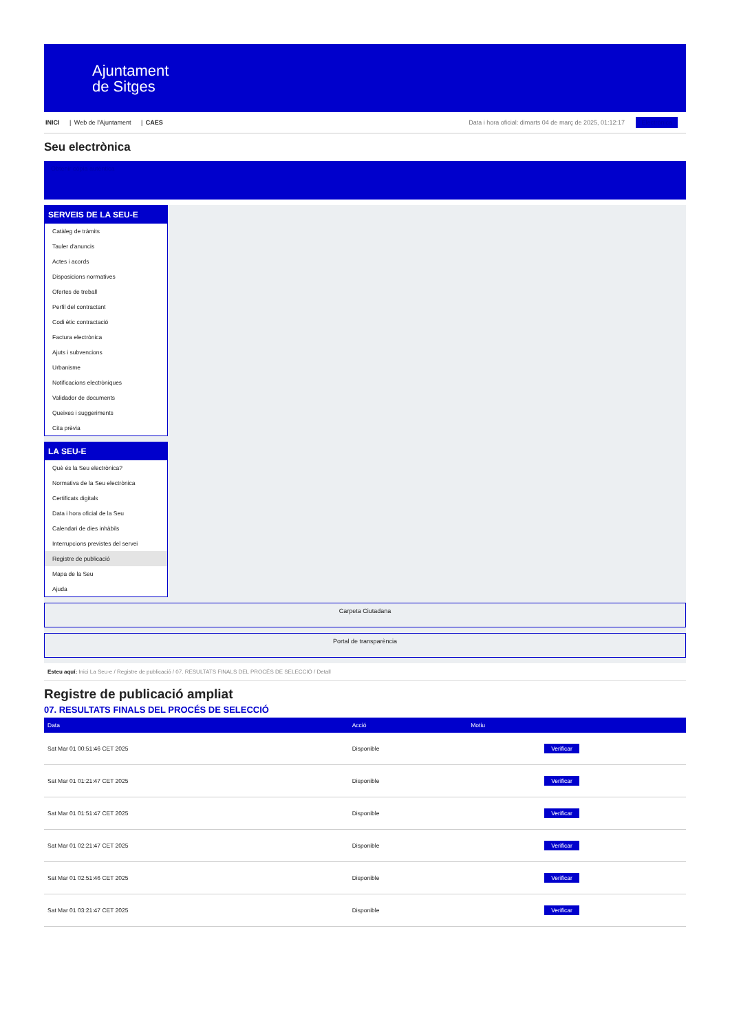Ajuntament
de Sitges
INICI | Web de l'Ajuntament | CAES
Data i hora oficial: dimarts 04 de març de 2025, 01:12:17 Electrònica
Seu electrònica
Obtenir còpia autèntica
SERVEIS DE LA SEU-E
Catàleg de tràmits
Tauler d'anuncis
Actes i acords
Disposicions normatives
Ofertes de treball
Perfil del contractant
Codi ètic contractació
Factura electrònica
Ajuts i subvencions
Urbanisme
Notificacions electròniques
Validador de documents
Queixes i suggeriments
Cita prèvia
LA SEU-E
Què és la Seu electrònica?
Normativa de la Seu electrònica
Certificats digitals
Data i hora oficial de la Seu
Calendari de dies inhàbils
Interrupcions previstes del servei
Registre de publicació
Mapa de la Seu
Ajuda
Carpeta Ciutadana
Portal de transparència
Esteu aquí: Inici La Seu-e / Registre de publicació / 07. RESULTATS FINALS DEL PROCÉS DE SELECCIÓ / Detall
Registre de publicació ampliat
07. RESULTATS FINALS DEL PROCÉS DE SELECCIÓ
| Data | Acció | Motiu | |
| --- | --- | --- | --- |
| Sat Mar 01 00:51:46 CET 2025 | Disponible | | Verificar |
| Sat Mar 01 01:21:47 CET 2025 | Disponible | | Verificar |
| Sat Mar 01 01:51:47 CET 2025 | Disponible | | Verificar |
| Sat Mar 01 02:21:47 CET 2025 | Disponible | | Verificar |
| Sat Mar 01 02:51:46 CET 2025 | Disponible | | Verificar |
| Sat Mar 01 03:21:47 CET 2025 | Disponible | | Verificar |